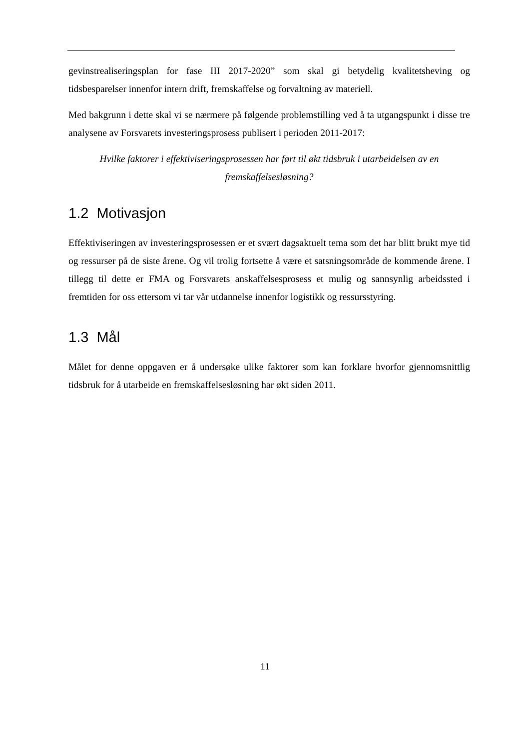gevinstrealiseringsplan for fase III 2017-2020” som skal gi betydelig kvalitetsheving og tidsbesparelser innenfor intern drift, fremskaffelse og forvaltning av materiell.
Med bakgrunn i dette skal vi se nærmere på følgende problemstilling ved å ta utgangspunkt i disse tre analysene av Forsvarets investeringsprosess publisert i perioden 2011-2017:
Hvilke faktorer i effektiviseringsprosessen har ført til økt tidsbruk i utarbeidelsen av en fremskaffelsesløsning?
1.2 Motivasjon
Effektiviseringen av investeringsprosessen er et svært dagsaktuelt tema som det har blitt brukt mye tid og ressurser på de siste årene. Og vil trolig fortsette å være et satsningsområde de kommende årene. I tillegg til dette er FMA og Forsvarets anskaffelsesprosess et mulig og sannsynlig arbeidssted i fremtiden for oss ettersom vi tar vår utdannelse innenfor logistikk og ressursstyring.
1.3 Mål
Målet for denne oppgaven er å undersøke ulike faktorer som kan forklare hvorfor gjennomsnittlig tidsbruk for å utarbeide en fremskaffelsesløsning har økt siden 2011.
11